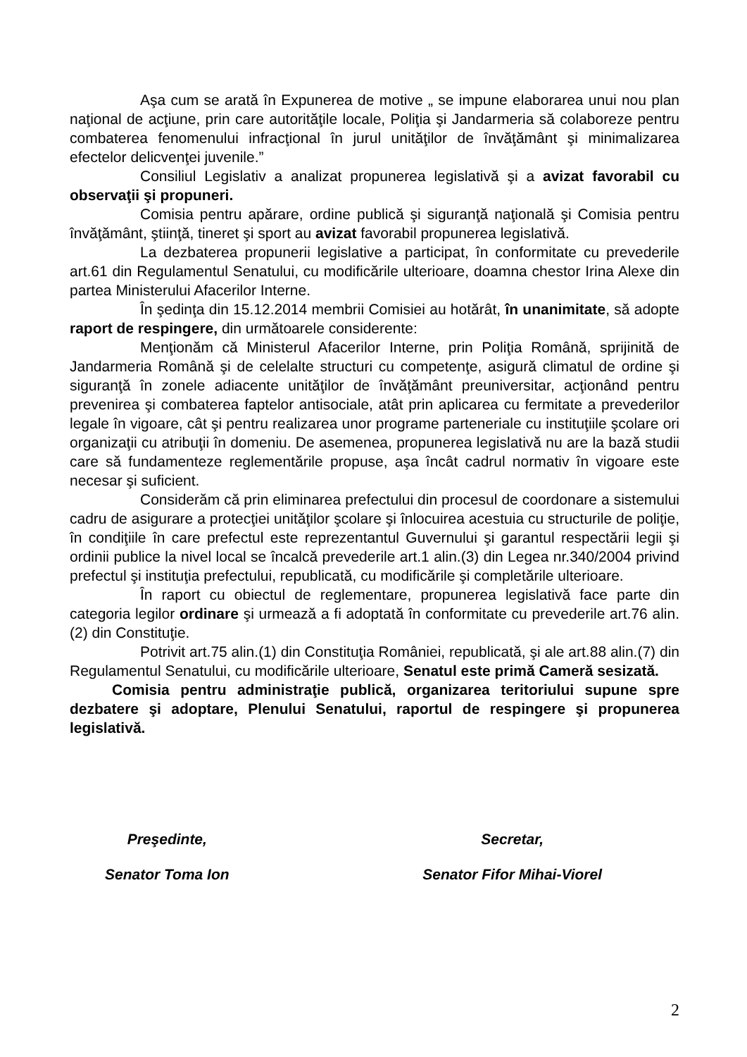Aşa cum se arată în Expunerea de motive „ se impune elaborarea unui nou plan naţional de acţiune, prin care autorităţile locale, Poliţia şi Jandarmeria să colaboreze pentru combaterea fenomenului infracţional în jurul unităţilor de învăţământ şi minimalizarea efectelor delicvenţei juvenile.”
Consiliul Legislativ a analizat propunerea legislativă şi a avizat favorabil cu observaţii şi propuneri.
Comisia pentru apărare, ordine publică şi siguranţă naţională şi Comisia pentru învăţământ, ştiinţă, tineret şi sport au avizat favorabil propunerea legislativă.
La dezbaterea propunerii legislative a participat, în conformitate cu prevederile art.61 din Regulamentul Senatului, cu modificările ulterioare, doamna chestor Irina Alexe din partea Ministerului Afacerilor Interne.
În şedinţa din 15.12.2014 membrii Comisiei au hotărât, în unanimitate, să adopte raport de respingere, din următoarele considerente:
Menţionăm că Ministerul Afacerilor Interne, prin Poliţia Română, sprijinită de Jandarmeria Română şi de celelalte structuri cu competenţe, asigură climatul de ordine şi siguranţă în zonele adiacente unităţilor de învăţământ preuniversitar, acţionând pentru prevenirea şi combaterea faptelor antisociale, atât prin aplicarea cu fermitate a prevederilor legale în vigoare, cât şi pentru realizarea unor programe parteneriale cu instituţiile şcolare ori organizaţii cu atribuţii în domeniu. De asemenea, propunerea legislativă nu are la bază studii care să fundamenteze reglementările propuse, aşa încât cadrul normativ în vigoare este necesar şi suficient.
Considerăm că prin eliminarea prefectului din procesul de coordonare a sistemului cadru de asigurare a protecţiei unităţilor şcolare şi înlocuirea acestuia cu structurile de poliţie, în condiţiile în care prefectul este reprezentantul Guvernului şi garantul respectării legii şi ordinii publice la nivel local se încalcă prevederile art.1 alin.(3) din Legea nr.340/2004 privind prefectul şi instituţia prefectului, republicată, cu modificările şi completările ulterioare.
În raport cu obiectul de reglementare, propunerea legislativă face parte din categoria legilor ordinare şi urmează a fi adoptată în conformitate cu prevederile art.76 alin.(2) din Constituţie.
Potrivit art.75 alin.(1) din Constituţia României, republicată, şi ale art.88 alin.(7) din Regulamentul Senatului, cu modificările ulterioare, Senatul este primă Cameră sesizată.
Comisia pentru administraţie publică, organizarea teritoriului supune spre dezbatere şi adoptare, Plenului Senatului, raportul de respingere şi propunerea legislativă.
Preşedinte,
Senator Toma Ion
Secretar,
Senator Fifor Mihai-Viorel
2